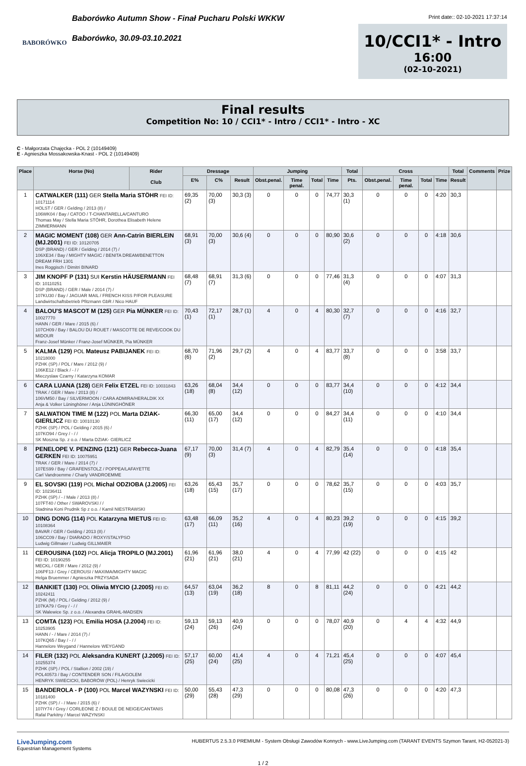BABORÓWKO
Baborówko Autumn Show - Finał Pucharu Polski WKKW
Baborówko, 30.09-03.10.2021
Print date:: 02-10-2021 17:37:14
10/CCI1* - Intro
16:00
(02-10-2021)
Final results
Competition No: 10 / CCI1* - Intro / CCI1* - Intro - XC
C - Małgorzata Chajęcka - POL 2 (10149409)
E - Agnieszka Mossakowska-Knast - POL 2 (10149409)
| Place | Horse (No) | Rider Club | Dressage | | | Jumping | | | | Total | Cross | | | | Total | Comments | Prize |
| --- | --- | --- | --- | --- | --- | --- | --- | --- | --- | --- | --- | --- | --- | --- | --- | --- | --- |
| | | | E% | C% | Result | Obst.penal. | Time penal. | Total | Time | Pts. | Obst.penal. | Time penal. | Total | Time | Result | | |
| 1 | CATWALKER (111) GER Stella Maria STÖHR FEI ID: 10171114 HOLST / GER / Gelding / 2013 (8) / 106WK04 / Bay / CATOO / T-CHANTARELLA/CANTURO Thomas May / Stella Maria STÖHR, Dorothea Elisabeth Helene ZIMMERMANN | | 69,35 (2) | 70,00 (3) | 30,3 (3) | 0 | 0 | 0 | 74,77 | 30,3 (1) | 0 | 0 | 0 | 4:20 | 30,3 | | |
| 2 | MAGIC MOMENT (108) GER Ann-Catrin BIERLEIN (MJ.2001) FEI ID: 10120705 DSP (BRAND) / GER / Gelding / 2014 (7) / 106XE34 / Bay / MIGHTY MAGIC / BENITA DREAM/BENETTON DREAM FRH 1301 Ines Roggisch / Dimitri BINARD | | 68,91 (3) | 70,00 (3) | 30,6 (4) | 0 | 0 | 0 | 80,90 | 30,6 (2) | 0 | 0 | 0 | 4:18 | 30,6 | | |
| 3 | JIM KNOPF P (131) SUI Kerstin HÄUSERMANN FEI ID: 10110251 DSP (BRAND) / GER / Male / 2014 (7) / 107KU30 / Bay / JAGUAR MAIL / FRENCH KISS P/FOR PLEASURE Landwirtschaftsbetrieb Pfitzmann GbR / Nico HAUF | | 68,48 (7) | 68,91 (7) | 31,3 (6) | 0 | 0 | 0 | 77,46 | 31,3 (4) | 0 | 0 | 0 | 4:07 | 31,3 | | |
| 4 | BALOU'S MASCOT M (125) GER Pia MÜNKER FEI ID: 10027770 HANN / GER / Mare / 2015 (6) / 107CH09 / Bay / BALOU DU ROUET / MASCOTTE DE REVE/COOK DU MIDOUR Franz-Josef Münker / Franz-Josef MÜNKER, Pia MÜNKER | | 70,43 (1) | 72,17 (1) | 28,7 (1) | 4 | 0 | 4 | 80,30 | 32,7 (7) | 0 | 0 | 0 | 4:16 | 32,7 | | |
| 5 | KALMA (129) POL Mateusz PABIJANEK FEI ID: 10218000 PZHK (SP) / POL / Mare / 2012 (9) / 106KE12 / Black / - / / Mieczyslaw Czarny / Katarzyna KOMAR | | 68,70 (6) | 71,96 (2) | 29,7 (2) | 4 | 0 | 4 | 83,77 | 33,7 (8) | 0 | 0 | 0 | 3:58 | 33,7 | | |
| 6 | CARA LUANA (128) GER Felix ETZEL FEI ID: 10031843 TRAK / GER / Mare / 2013 (8) / 106VM50 / Bay / SILVERMOON / CARA ADMIRA/HERALDIK XX Anja & Volker Lüninghöner / Anja LÜNINGHÖNER | | 63,26 (18) | 68,04 (8) | 34,4 (12) | 0 | 0 | 0 | 83,77 | 34,4 (10) | 0 | 0 | 0 | 4:12 | 34,4 | | |
| 7 | SALWATION TIME M (122) POL Marta DZIAK- GIERLICZ FEI ID: 10010130 PZHK (SP) / POL / Gelding / 2015 (6) / 107KO94 / Grey / - / / SK Moszna Sp. z o.o. / Marta DZIAK- GIERLICZ | | 66,30 (11) | 65,00 (17) | 34,4 (12) | 0 | 0 | 0 | 84,27 | 34,4 (11) | 0 | 0 | 0 | 4:10 | 34,4 | | |
| 8 | PENELOPE V. PENZING (121) GER Rebecca-Juana GERKEN FEI ID: 10075951 TRAK / GER / Mare / 2014 (7) / 107ES99 / Bay / GRAFENSTOLZ / POPPEA/LAFAYETTE Carl Vandroemme / Charly VANDROEMME | | 67,17 (9) | 70,00 (3) | 31,4 (7) | 4 | 0 | 4 | 82,79 | 35,4 (14) | 0 | 0 | 0 | 4:18 | 35,4 | | |
| 9 | EL SOVSKI (119) POL Michal ODZIOBA (J.2005) FEI ID: 10236411 PZHK (SP) / - / Male / 2013 (8) / 107FT40 / Other / SWAROVSKI / / Stadnina Koni Prudnik Sp z o.o. / Kamil NIESTRAWSKI | | 63,26 (18) | 65,43 (15) | 35,7 (17) | 0 | 0 | 0 | 78,62 | 35,7 (15) | 0 | 0 | 0 | 4:03 | 35,7 | | |
| 10 | DING DONG (114) POL Katarzyna MIETUS FEI ID: 10108364 BAVAR / GER / Gelding / 2013 (8) / 106CC09 / Bay / DIARADO / ROXY/STALYPSO Ludwig Gillmaier / Ludwig GILLMAIER | | 63,48 (17) | 66,09 (11) | 35,2 (16) | 4 | 0 | 4 | 80,23 | 39,2 (19) | 0 | 0 | 0 | 4:15 | 39,2 | | |
| 11 | CEROUSINA (102) POL Alicja TROPILO (MJ.2001) FEI ID: 10190255 MECKL / GER / Mare / 2012 (9) / 106PF13 / Grey / CEROUSI / MAXIMA/MIGHTY MAGIC Helga Bruemmer / Agnieszka PRZYSADA | | 61,96 (21) | 61,96 (21) | 38,0 (21) | 4 | 0 | 4 | 77,99 | 42 (22) | 0 | 0 | 0 | 4:15 | 42 | | |
| 12 | BANKIET (130) POL Oliwia MYCIO (J.2005) FEI ID: 10242411 PZHK (M) / POL / Gelding / 2012 (9) / 107KA79 / Grey / - / / SK Walewice Sp. z o.o. / Alexandra GRAHL-MADSEN | | 64,57 (13) | 63,04 (19) | 36,2 (18) | 8 | 0 | 8 | 81,11 | 44,2 (24) | 0 | 0 | 0 | 4:21 | 44,2 | | |
| 13 | COMTA (123) POL Emilia HOSA (J.2004) FEI ID: 10253905 HANN / - / Mare / 2014 (7) / 107KQ65 / Bay / - / / Hannelore Weygand / Hannelore WEYGAND | | 59,13 (24) | 59,13 (26) | 40,9 (24) | 0 | 0 | 0 | 78,07 | 40,9 (20) | 0 | 4 | 4 | 4:32 | 44,9 | | |
| 14 | FILER (132) POL Aleksandra KUNERT (J.2005) FEI ID: 10255374 PZHK (SP) / POL / Stallion / 2002 (19) / POL40573 / Bay / CONTENDER SON / FILA/GOLEM HENRYK SWIECICKI, BABORÓW (POL) / Henryk Swiecicki | | 57,17 (25) | 60,00 (24) | 41,4 (25) | 4 | 0 | 4 | 71,21 | 45,4 (25) | 0 | 0 | 0 | 4:07 | 45,4 | | |
| 15 | BANDEROLA - P (100) POL Marcel WAZYNSKI FEI ID: 10181400 PZHK (SP) / - / Mare / 2015 (6) / 107IY74 / Grey / CORLEONE Z / BOULE DE NEIGE/CANTANIS Rafal Parkitny / Marcel WAZYNSKI | | 50,00 (29) | 55,43 (28) | 47,3 (29) | 0 | 0 | 0 | 80,08 | 47,3 (26) | 0 | 0 | 0 | 4:20 | 47,3 | | |
LiveJumping.com
Equestrian Management Systems
HUBERTUS 2.5.3.0 PREMIUM - System Obsługi Zawodów Konnych - www.LiveJumping.com (TARANT EVENTS Szymon Tarant, H2-052021-3)
1 / 2